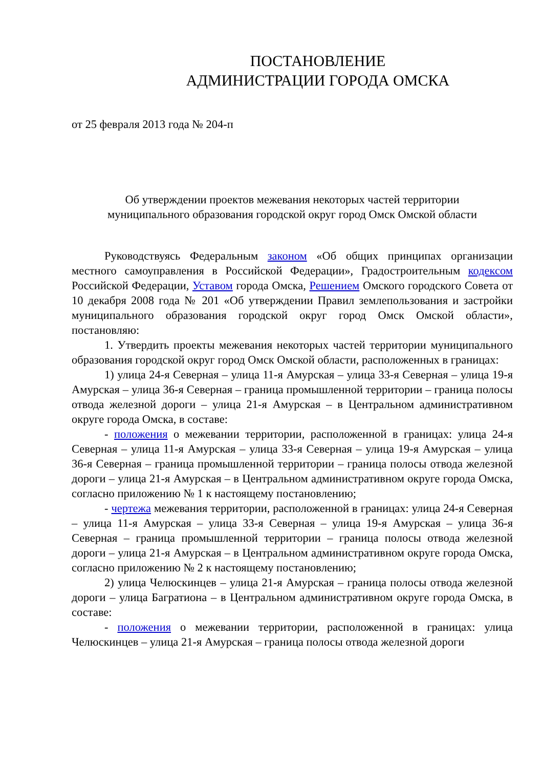ПОСТАНОВЛЕНИЕ
АДМИНИСТРАЦИИ ГОРОДА ОМСКА
от 25 февраля 2013 года № 204-п
Об утверждении проектов межевания некоторых частей территории
муниципального образования городской округ город Омск Омской области
Руководствуясь Федеральным законом «Об общих принципах организации местного самоуправления в Российской Федерации», Градостроительным кодексом Российской Федерации, Уставом города Омска, Решением Омского городского Совета от 10 декабря 2008 года № 201 «Об утверждении Правил землепользования и застройки муниципального образования городской округ город Омск Омской области», постановляю:
1. Утвердить проекты межевания некоторых частей территории муниципального образования городской округ город Омск Омской области, расположенных в границах:
1) улица 24-я Северная – улица 11-я Амурская – улица 33-я Северная – улица 19-я Амурская – улица 36-я Северная – граница промышленной территории – граница полосы отвода железной дороги – улица 21-я Амурская – в Центральном административном округе города Омска, в составе:
- положения о межевании территории, расположенной в границах: улица 24-я Северная – улица 11-я Амурская – улица 33-я Северная – улица 19-я Амурская – улица 36-я Северная – граница промышленной территории – граница полосы отвода железной дороги – улица 21-я Амурская – в Центральном административном округе города Омска, согласно приложению № 1 к настоящему постановлению;
- чертежа межевания территории, расположенной в границах: улица 24-я Северная – улица 11-я Амурская – улица 33-я Северная – улица 19-я Амурская – улица 36-я Северная – граница промышленной территории – граница полосы отвода железной дороги – улица 21-я Амурская – в Центральном административном округе города Омска, согласно приложению № 2 к настоящему постановлению;
2) улица Челюскинцев – улица 21-я Амурская – граница полосы отвода железной дороги – улица Багратиона – в Центральном административном округе города Омска, в составе:
- положения о межевании территории, расположенной в границах: улица Челюскинцев – улица 21-я Амурская – граница полосы отвода железной дороги